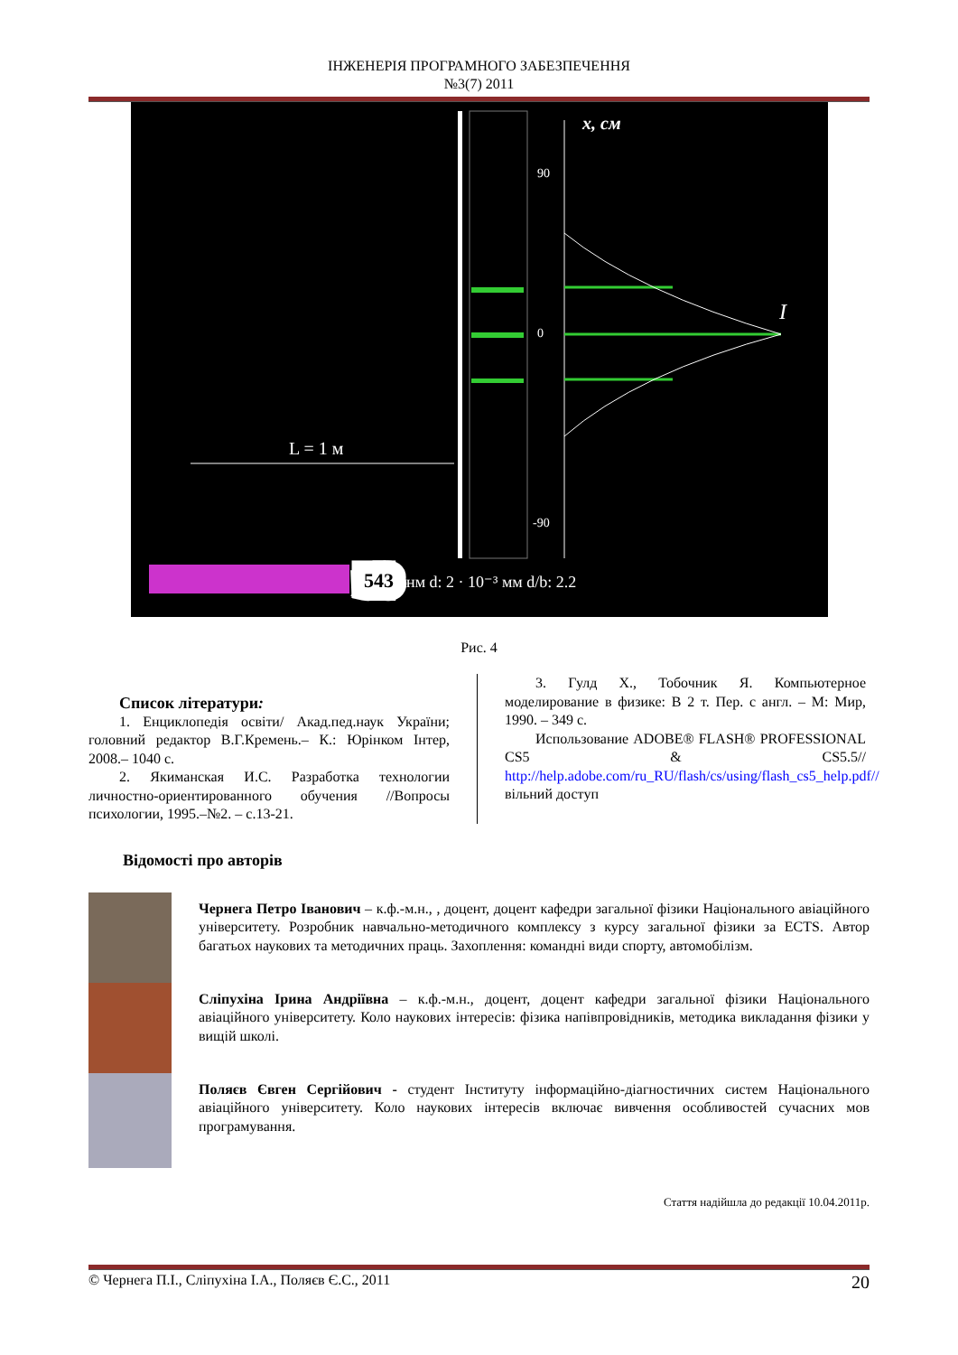ІНЖЕНЕРІЯ ПРОГРАМНОГО ЗАБЕЗПЕЧЕННЯ
№3(7) 2011
L = 1 м
x, см
I
90
0
-90
543
нм d: 2 · 10⁻³ мм d/b: 2.2
Рис. 4
Список літератури:
1. Енциклопедія освіти/ Акад.пед.наук України; головний редактор В.Г.Кремень.– К.: Юрінком Інтер, 2008.– 1040 с.
2. Якиманская И.С. Разработка технологии личностно-ориентированного обучения //Вопросы психологии, 1995.–№2. – с.13-21.
3. Гулд Х., Тобочник Я. Компьютерное моделирование в физике: В 2 т. Пер. с англ. – М: Мир, 1990. – 349 с.
Использование ADOBE® FLASH® PROFESSIONAL CS5 & CS5.5// http://help.adobe.com/ru_RU/flash/cs/using/flash_cs5_help.pdf// вільний доступ
Відомості про авторів
Чернега Петро Іванович – к.ф.-м.н., , доцент, доцент кафедри загальної фізики Національного авіаційного університету. Розробник навчально-методичного комплексу з курсу загальної фізики за ECTS. Автор багатьох наукових та методичних праць. Захоплення: командні види спорту, автомобілізм.
Сліпухіна Ірина Андріївна – к.ф.-м.н., доцент, доцент кафедри загальної фізики Національного авіаційного університету. Коло наукових інтересів: фізика напівпровідників, методика викладання фізики у вищій школі.
Поляєв Євген Сергійович - студент Інституту інформаційно-діагностичних систем Національного авіаційного університету. Коло наукових інтересів включає вивчення особливостей сучасних мов програмування.
Стаття надійшла до редакції 10.04.2011р.
© Чернега П.І., Сліпухіна І.А., Поляєв Є.С., 2011 20